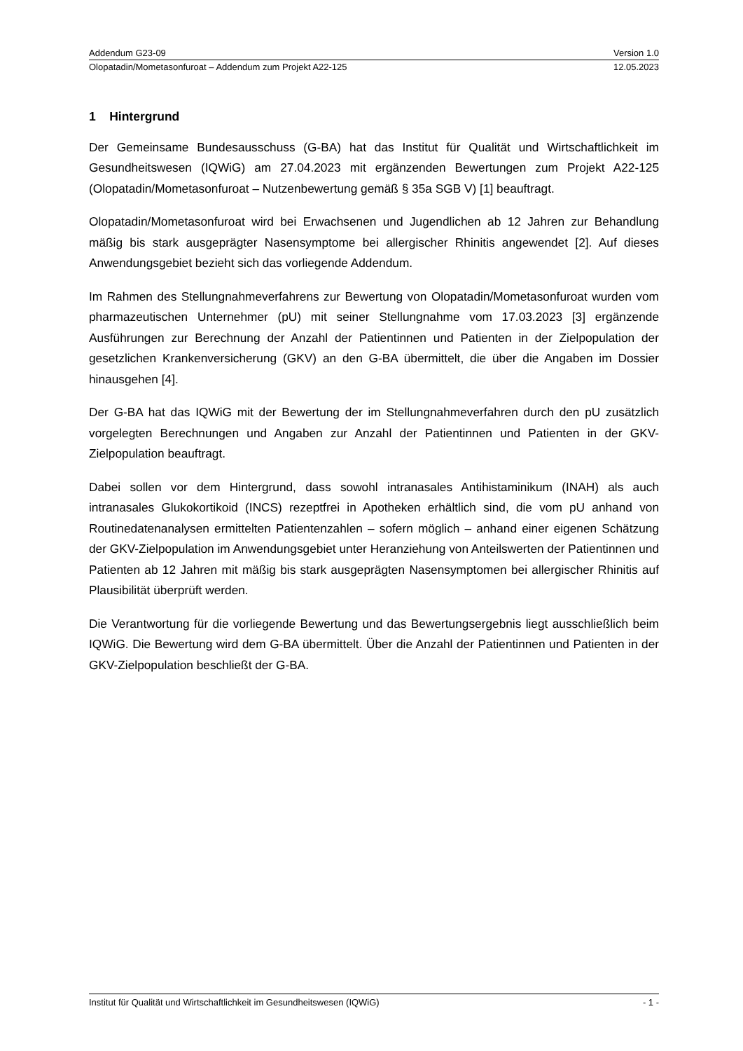Addendum G23-09 Version 1.0
Olopatadin/Mometasonfuroat – Addendum zum Projekt A22-125 12.05.2023
1 Hintergrund
Der Gemeinsame Bundesausschuss (G-BA) hat das Institut für Qualität und Wirtschaftlichkeit im Gesundheitswesen (IQWiG) am 27.04.2023 mit ergänzenden Bewertungen zum Projekt A22-125 (Olopatadin/Mometasonfuroat – Nutzenbewertung gemäß § 35a SGB V) [1] beauftragt.
Olopatadin/Mometasonfuroat wird bei Erwachsenen und Jugendlichen ab 12 Jahren zur Behandlung mäßig bis stark ausgeprägter Nasensymptome bei allergischer Rhinitis angewendet [2]. Auf dieses Anwendungsgebiet bezieht sich das vorliegende Addendum.
Im Rahmen des Stellungnahmeverfahrens zur Bewertung von Olopatadin/Mometasonfuroat wurden vom pharmazeutischen Unternehmer (pU) mit seiner Stellungnahme vom 17.03.2023 [3] ergänzende Ausführungen zur Berechnung der Anzahl der Patientinnen und Patienten in der Zielpopulation der gesetzlichen Krankenversicherung (GKV) an den G-BA übermittelt, die über die Angaben im Dossier hinausgehen [4].
Der G-BA hat das IQWiG mit der Bewertung der im Stellungnahmeverfahren durch den pU zusätzlich vorgelegten Berechnungen und Angaben zur Anzahl der Patientinnen und Patienten in der GKV-Zielpopulation beauftragt.
Dabei sollen vor dem Hintergrund, dass sowohl intranasales Antihistaminikum (INAH) als auch intranasales Glukokortikoid (INCS) rezeptfrei in Apotheken erhältlich sind, die vom pU anhand von Routinedatenanalysen ermittelten Patientenzahlen – sofern möglich – anhand einer eigenen Schätzung der GKV-Zielpopulation im Anwendungsgebiet unter Heranziehung von Anteilswerten der Patientinnen und Patienten ab 12 Jahren mit mäßig bis stark ausgeprägten Nasensymptomen bei allergischer Rhinitis auf Plausibilität überprüft werden.
Die Verantwortung für die vorliegende Bewertung und das Bewertungsergebnis liegt ausschließlich beim IQWiG. Die Bewertung wird dem G-BA übermittelt. Über die Anzahl der Patientinnen und Patienten in der GKV-Zielpopulation beschließt der G-BA.
Institut für Qualität und Wirtschaftlichkeit im Gesundheitswesen (IQWiG) - 1 -